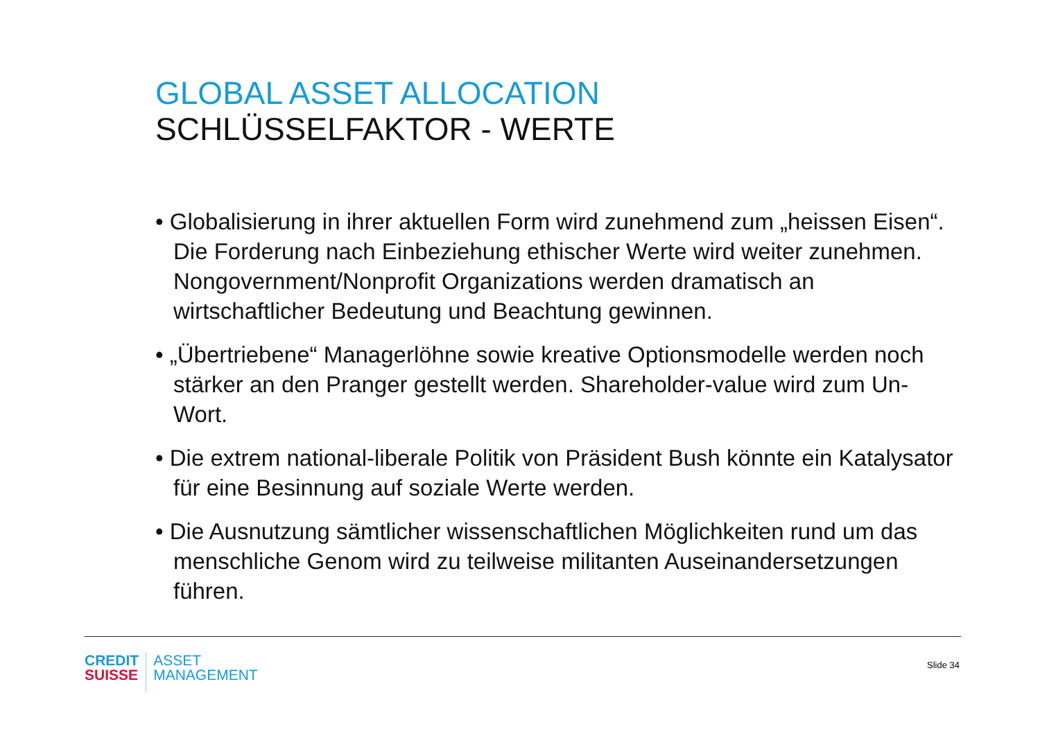GLOBAL ASSET ALLOCATION
SCHLÜSSELFAKTOR - WERTE
• Globalisierung in ihrer aktuellen Form wird zunehmend zum „heissen Eisen“. Die Forderung nach Einbeziehung ethischer Werte wird weiter zunehmen. Nongovernment/Nonprofit Organizations werden dramatisch an wirtschaftlicher Bedeutung und Beachtung gewinnen.
• „Übertriebene“ Managerlöhne sowie kreative Optionsmodelle werden noch stärker an den Pranger gestellt werden. Shareholder-value wird zum Un-Wort.
• Die extrem national-liberale Politik von Präsident Bush könnte ein Katalysator für eine Besinnung auf soziale Werte werden.
• Die Ausnutzung sämtlicher wissenschaftlichen Möglichkeiten rund um das menschliche Genom wird zu teilweise militanten Auseinandersetzungen führen.
CREDIT
SUISSE
ASSET
MANAGEMENT
Slide 34